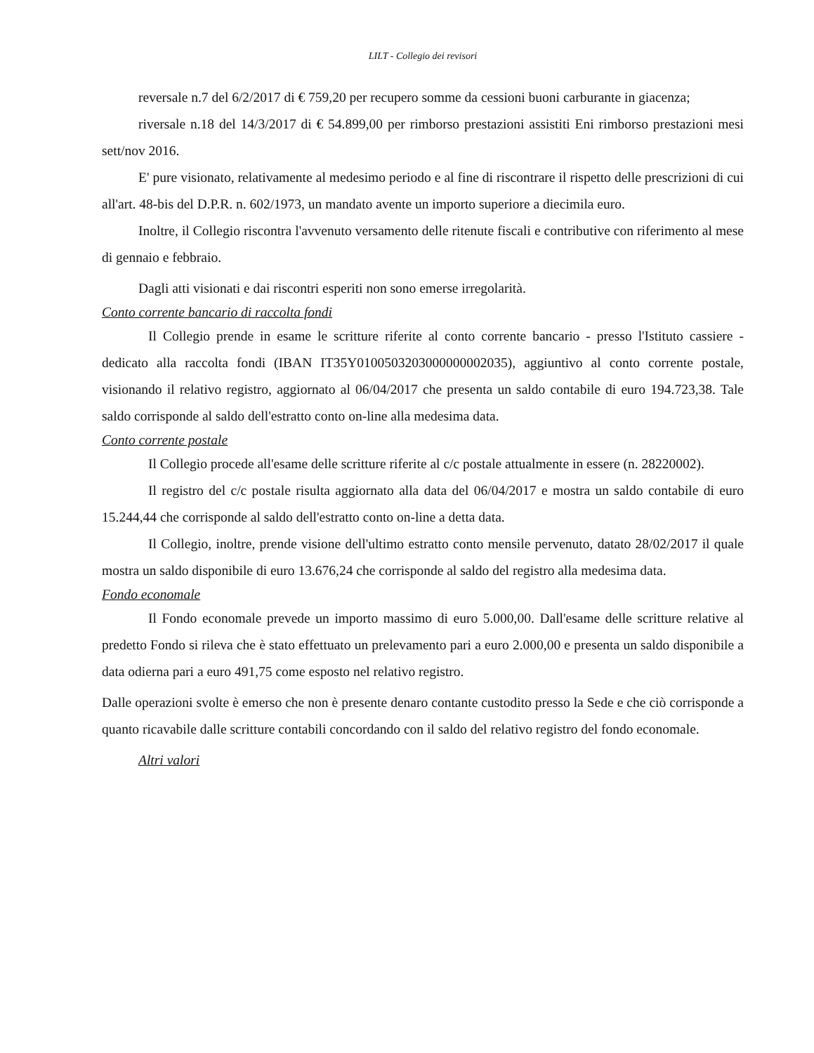LILT - Collegio dei revisori
reversale n.7 del 6/2/2017 di € 759,20 per recupero somme da cessioni buoni carburante in giacenza;
riversale n.18 del 14/3/2017 di € 54.899,00 per rimborso prestazioni assistiti Eni rimborso prestazioni mesi sett/nov 2016.
E' pure visionato, relativamente al medesimo periodo e al fine di riscontrare il rispetto delle prescrizioni di cui all'art. 48-bis del D.P.R. n. 602/1973, un mandato avente un importo superiore a diecimila euro.
Inoltre, il Collegio riscontra l'avvenuto versamento delle ritenute fiscali e contributive con riferimento al mese di gennaio e febbraio.
Dagli atti visionati e dai riscontri esperiti non sono emerse irregolarità.
Conto corrente bancario di raccolta fondi
Il Collegio prende in esame le scritture riferite al conto corrente bancario - presso l'Istituto cassiere - dedicato alla raccolta fondi (IBAN IT35Y0100503203000000002035), aggiuntivo al conto corrente postale, visionando il relativo registro, aggiornato al 06/04/2017 che presenta un saldo contabile di euro 194.723,38. Tale saldo corrisponde al saldo dell'estratto conto on-line alla medesima data.
Conto corrente postale
Il Collegio procede all'esame delle scritture riferite al c/c postale attualmente in essere (n. 28220002).
Il registro del c/c postale risulta aggiornato alla data del 06/04/2017 e mostra un saldo contabile di euro 15.244,44 che corrisponde al saldo dell'estratto conto on-line a detta data.
Il Collegio, inoltre, prende visione dell'ultimo estratto conto mensile pervenuto, datato 28/02/2017 il quale mostra un saldo disponibile di euro 13.676,24 che corrisponde al saldo del registro alla medesima data.
Fondo economale
Il Fondo economale prevede un importo massimo di euro 5.000,00. Dall'esame delle scritture relative al predetto Fondo si rileva che è stato effettuato un prelevamento pari a euro 2.000,00 e presenta un saldo disponibile a data odierna pari a euro 491,75 come esposto nel relativo registro.
Dalle operazioni svolte è emerso che non è presente denaro contante custodito presso la Sede e che ciò corrisponde a quanto ricavabile dalle scritture contabili concordando con il saldo del relativo registro del fondo economale.
Altri valori